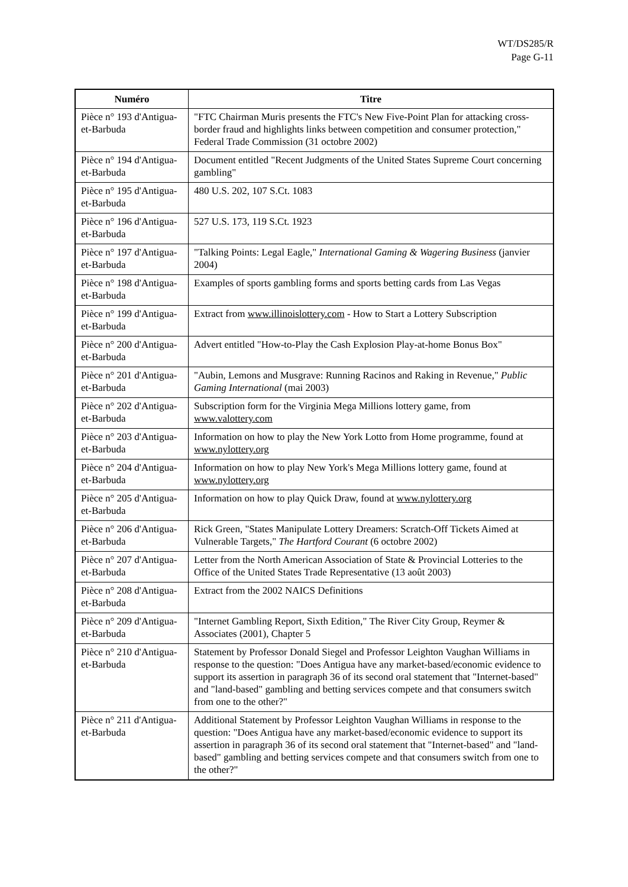WT/DS285/R
Page G-11
| Numéro | Titre |
| --- | --- |
| Pièce n° 193 d'Antigua-et-Barbuda | "FTC Chairman Muris presents the FTC's New Five-Point Plan for attacking cross-border fraud and highlights links between competition and consumer protection," Federal Trade Commission (31 octobre 2002) |
| Pièce n° 194 d'Antigua-et-Barbuda | Document entitled "Recent Judgments of the United States Supreme Court concerning gambling" |
| Pièce n° 195 d'Antigua-et-Barbuda | 480 U.S. 202, 107 S.Ct. 1083 |
| Pièce n° 196 d'Antigua-et-Barbuda | 527 U.S. 173, 119 S.Ct. 1923 |
| Pièce n° 197 d'Antigua-et-Barbuda | "Talking Points: Legal Eagle," International Gaming & Wagering Business (janvier 2004) |
| Pièce n° 198 d'Antigua-et-Barbuda | Examples of sports gambling forms and sports betting cards from Las Vegas |
| Pièce n° 199 d'Antigua-et-Barbuda | Extract from www.illinoislottery.com - How to Start a Lottery Subscription |
| Pièce n° 200 d'Antigua-et-Barbuda | Advert entitled "How-to-Play the Cash Explosion Play-at-home Bonus Box" |
| Pièce n° 201 d'Antigua-et-Barbuda | "Aubin, Lemons and Musgrave: Running Racinos and Raking in Revenue," Public Gaming International (mai 2003) |
| Pièce n° 202 d'Antigua-et-Barbuda | Subscription form for the Virginia Mega Millions lottery game, from www.valottery.com |
| Pièce n° 203 d'Antigua-et-Barbuda | Information on how to play the New York Lotto from Home programme, found at www.nylottery.org |
| Pièce n° 204 d'Antigua-et-Barbuda | Information on how to play New York's Mega Millions lottery game, found at www.nylottery.org |
| Pièce n° 205 d'Antigua-et-Barbuda | Information on how to play Quick Draw, found at www.nylottery.org |
| Pièce n° 206 d'Antigua-et-Barbuda | Rick Green, "States Manipulate Lottery Dreamers: Scratch-Off Tickets Aimed at Vulnerable Targets," The Hartford Courant (6 octobre 2002) |
| Pièce n° 207 d'Antigua-et-Barbuda | Letter from the North American Association of State & Provincial Lotteries to the Office of the United States Trade Representative (13 août 2003) |
| Pièce n° 208 d'Antigua-et-Barbuda | Extract from the 2002 NAICS Definitions |
| Pièce n° 209 d'Antigua-et-Barbuda | "Internet Gambling Report, Sixth Edition," The River City Group, Reymer & Associates (2001), Chapter 5 |
| Pièce n° 210 d'Antigua-et-Barbuda | Statement by Professor Donald Siegel and Professor Leighton Vaughan Williams in response to the question: "Does Antigua have any market-based/economic evidence to support its assertion in paragraph 36 of its second oral statement that "Internet-based" and "land-based" gambling and betting services compete and that consumers switch from one to the other?" |
| Pièce n° 211 d'Antigua-et-Barbuda | Additional Statement by Professor Leighton Vaughan Williams in response to the question: "Does Antigua have any market-based/economic evidence to support its assertion in paragraph 36 of its second oral statement that "Internet-based" and "land-based" gambling and betting services compete and that consumers switch from one to the other?" |